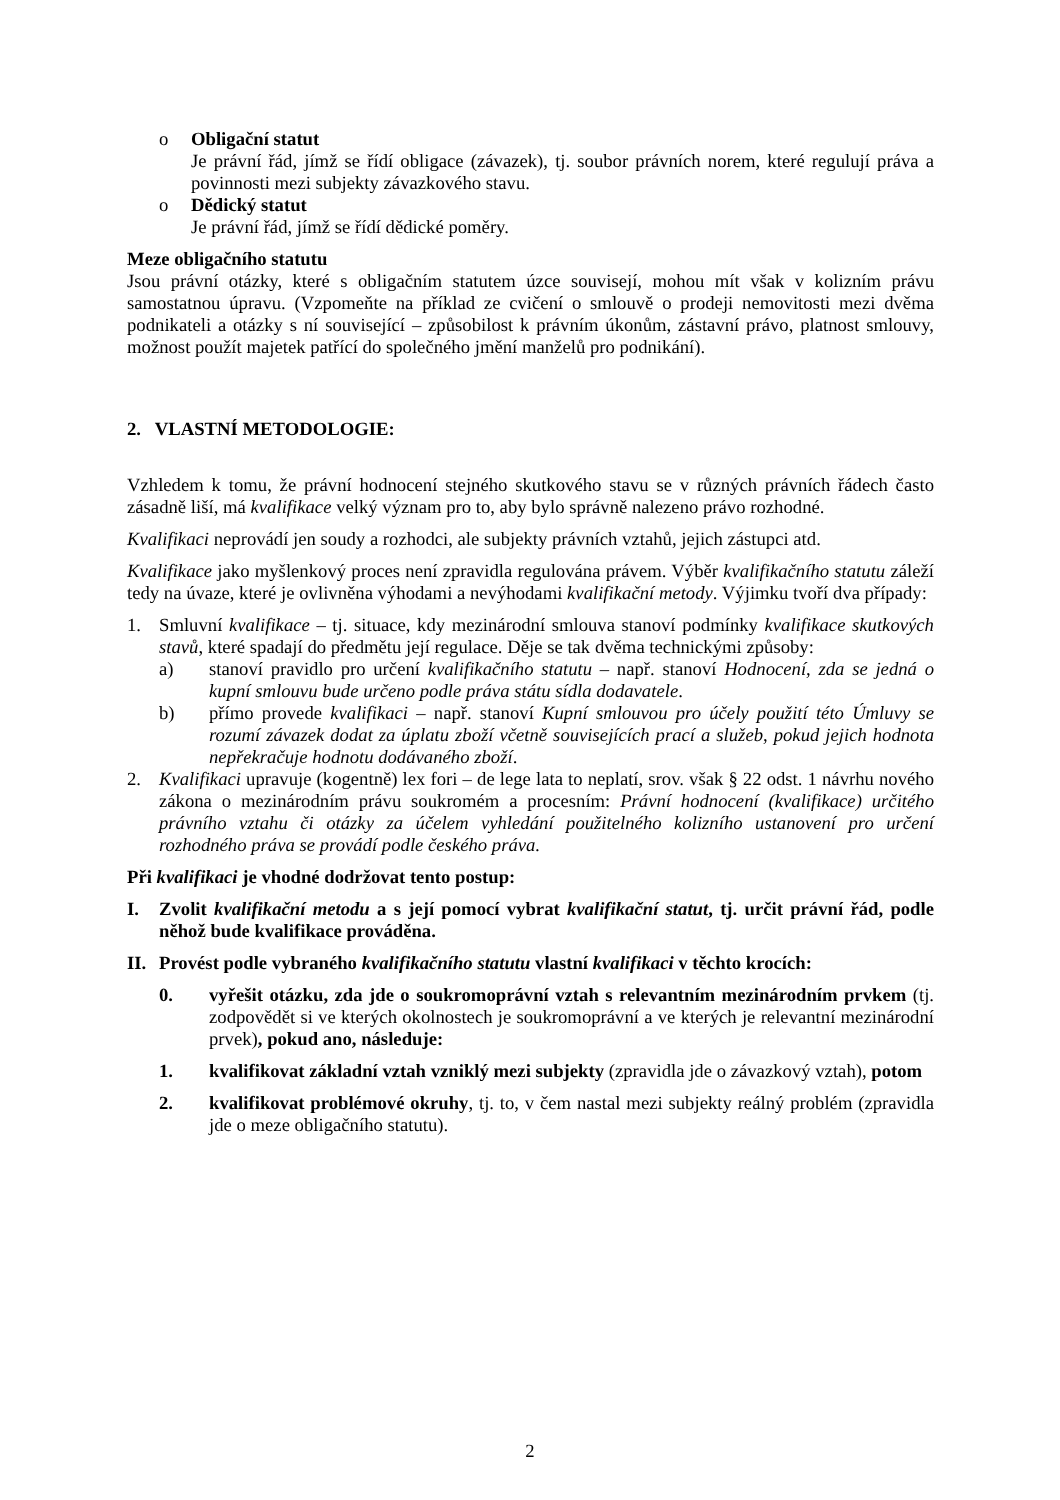o Obligační statut
Je právní řád, jímž se řídí obligace (závazek), tj. soubor právních norem, které regulují práva a povinnosti mezi subjekty závazkového stavu.
o Dědický statut
Je právní řád, jímž se řídí dědické poměry.
Meze obligačního statutu
Jsou právní otázky, které s obligačním statutem úzce souvisejí, mohou mít však v kolizním právu samostatnou úpravu. (Vzpomeňte na příklad ze cvičení o smlouvě o prodeji nemovitosti mezi dvěma podnikateli a otázky s ní související – způsobilost k právním úkonům, zástavní právo, platnost smlouvy, možnost použít majetek patřící do společného jmění manželů pro podnikání).
2. VLASTNÍ METODOLOGIE:
Vzhledem k tomu, že právní hodnocení stejného skutkového stavu se v různých právních řádech často zásadně liší, má kvalifikace velký význam pro to, aby bylo správně nalezeno právo rozhodné.
Kvalifikaci neprovádí jen soudy a rozhodci, ale subjekty právních vztahů, jejich zástupci atd.
Kvalifikace jako myšlenkový proces není zpravidla regulována právem. Výběr kvalifikačního statutu záleží tedy na úvaze, které je ovlivněna výhodami a nevýhodami kvalifikační metody. Výjimku tvoří dva případy:
1. Smluvní kvalifikace – tj. situace, kdy mezinárodní smlouva stanoví podmínky kvalifikace skutkových stavů, které spadají do předmětu její regulace. Děje se tak dvěma technickými způsoby:
a) stanoví pravidlo pro určení kvalifikačního statutu – např. stanoví Hodnocení, zda se jedná o kupní smlouvu bude určeno podle práva státu sídla dodavatele.
b) přímo provede kvalifikaci – např. stanoví Kupní smlouvou pro účely použití této Úmluvy se rozumí závazek dodat za úplatu zboží včetně souvisejících prací a služeb, pokud jejich hodnota nepřekračuje hodnotu dodávaného zboží.
2. Kvalifikaci upravuje (kogentně) lex fori – de lege lata to neplatí, srov. však § 22 odst. 1 návrhu nového zákona o mezinárodním právu soukromém a procesním: Právní hodnocení (kvalifikace) určitého právního vztahu či otázky za účelem vyhledání použitelného kolizního ustanovení pro určení rozhodného práva se provádí podle českého práva.
Při kvalifikaci je vhodné dodržovat tento postup:
I. Zvolit kvalifikační metodu a s její pomocí vybrat kvalifikační statut, tj. určit právní řád, podle něhož bude kvalifikace prováděna.
II.
Provést podle vybraného kvalifikačního statutu vlastní kvalifikaci v těchto krocích:
0. vyřešit otázku, zda jde o soukromoprávní vztah s relevantním mezinárodním prvkem (tj. zodpovědět si ve kterých okolnostech je soukromoprávní a ve kterých je relevantní mezinárodní prvek), pokud ano, následuje:
1. kvalifikovat základní vztah vzniklý mezi subjekty (zpravidla jde o závazkový vztah), potom
2. kvalifikovat problémové okruhy, tj. to, v čem nastal mezi subjekty reálný problém (zpravidla jde o meze obligačního statutu).
2